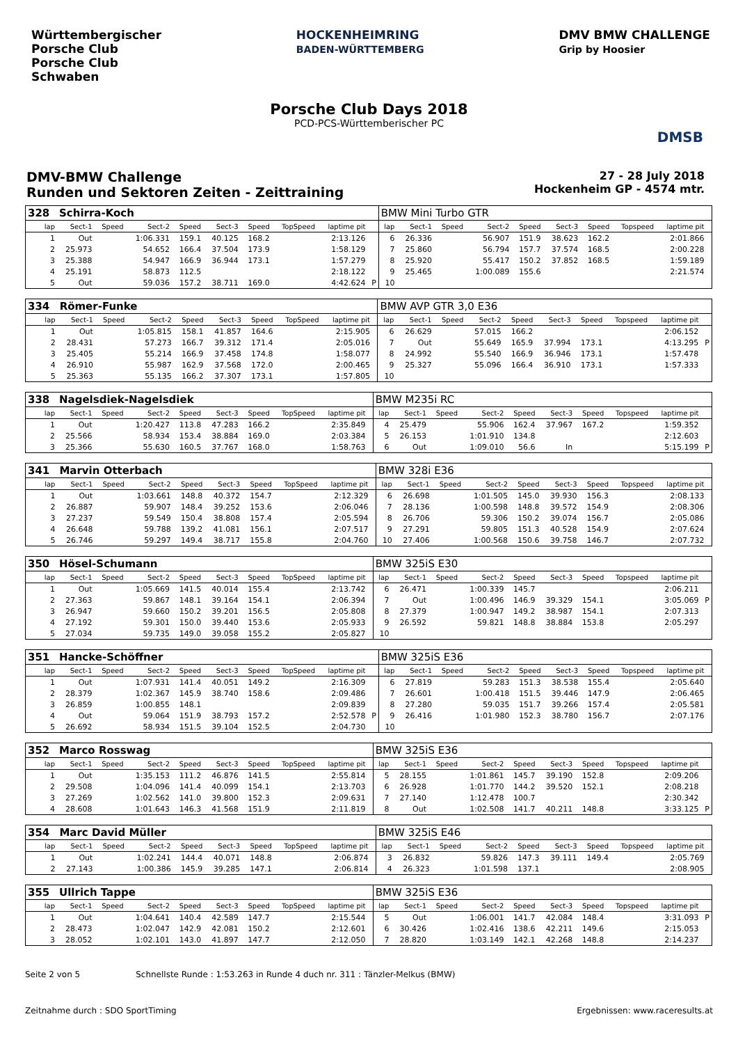Württembergischer
Porsche Club
Porsche Club
Schwaben
HOCKENHEIMRING
BADEN-WÜRTTEMBERG
DMV BMW CHALLENGE
Grip by Hoosier
Porsche Club Days 2018
PCD-PCS-Württemberischer PC
DMSB
DMV-BMW Challenge
Runden und Sektoren Zeiten - Zeittraining
27 - 28 July 2018
Hockenheim GP - 4574 mtr.
| 328 | Schirra-Koch | | | | | | | | | BMW Mini Turbo GTR | | | | | | | | | |
| lap | Sect-1 | Speed | Sect-2 | Speed | Sect-3 | Speed | TopSpeed | laptime pit | | lap | Sect-1 | Speed | Sect-2 | Speed | Sect-3 | Speed | Topspeed | laptime pit | |
| 1 | Out | | 1:06.331 | 159.1 | 40.125 | 168.2 | | 2:13.126 | | 6 | 26.336 | | 56.907 | 151.9 | 38.623 | 162.2 | | 2:01.866 | |
| 2 | 25.973 | | 54.652 | 166.4 | 37.504 | 173.9 | | 1:58.129 | | 7 | 25.860 | | 56.794 | 157.7 | 37.574 | 168.5 | | 2:00.228 | |
| 3 | 25.388 | | 54.947 | 166.9 | 36.944 | 173.1 | | 1:57.279 | | 8 | 25.920 | | 55.417 | 150.2 | 37.852 | 168.5 | | 1:59.189 | |
| 4 | 25.191 | | 58.873 | 112.5 | | | | 2:18.122 | | 9 | 25.465 | | 1:00.089 | 155.6 | | | | 2:21.574 | |
| 5 | Out | | 59.036 | 157.2 | 38.711 | 169.0 | | 4:42.624 | P | 10 | | | | | | | | | |
| 334 | Römer-Funke | | | | | | | | | BMW AVP GTR 3,0 E36 | | | | | | | | | |
| lap | Sect-1 | Speed | Sect-2 | Speed | Sect-3 | Speed | TopSpeed | laptime pit | | lap | Sect-1 | Speed | Sect-2 | Speed | Sect-3 | Speed | Topspeed | laptime pit | |
| 1 | Out | | 1:05.815 | 158.1 | 41.857 | 164.6 | | 2:15.905 | | 6 | 26.629 | | 57.015 | 166.2 | | | | 2:06.152 | |
| 2 | 28.431 | | 57.273 | 166.7 | 39.312 | 171.4 | | 2:05.016 | | 7 | Out | | 55.649 | 165.9 | 37.994 | 173.1 | | 4:13.295 | P |
| 3 | 25.405 | | 55.214 | 166.9 | 37.458 | 174.8 | | 1:58.077 | | 8 | 24.992 | | 55.540 | 166.9 | 36.946 | 173.1 | | 1:57.478 | |
| 4 | 26.910 | | 55.987 | 162.9 | 37.568 | 172.0 | | 2:00.465 | | 9 | 25.327 | | 55.096 | 166.4 | 36.910 | 173.1 | | 1:57.333 | |
| 5 | 25.363 | | 55.135 | 166.2 | 37.307 | 173.1 | | 1:57.805 | | 10 | | | | | | | | | |
| 338 | Nagelsdiek-Nagelsdiek | | | | | | | | | BMW M235i RC | | | | | | | | | |
| lap | Sect-1 | Speed | Sect-2 | Speed | Sect-3 | Speed | TopSpeed | laptime pit | | lap | Sect-1 | Speed | Sect-2 | Speed | Sect-3 | Speed | Topspeed | laptime pit | |
| 1 | Out | | 1:20.427 | 113.8 | 47.283 | 166.2 | | 2:35.849 | | 4 | 25.479 | | 55.906 | 162.4 | 37.967 | 167.2 | | 1:59.352 | |
| 2 | 25.566 | | 58.934 | 153.4 | 38.884 | 169.0 | | 2:03.384 | | 5 | 26.153 | | 1:01.910 | 134.8 | | | | 2:12.603 | |
| 3 | 25.366 | | 55.630 | 160.5 | 37.767 | 168.0 | | 1:58.763 | | 6 | Out | | 1:09.010 | 56.6 | In | | | 5:15.199 | P |
| 341 | Marvin Otterbach | | | | | | | | | BMW 328i E36 | | | | | | | | | |
| lap | Sect-1 | Speed | Sect-2 | Speed | Sect-3 | Speed | TopSpeed | laptime pit | | lap | Sect-1 | Speed | Sect-2 | Speed | Sect-3 | Speed | Topspeed | laptime pit | |
| 1 | Out | | 1:03.661 | 148.8 | 40.372 | 154.7 | | 2:12.329 | | 6 | 26.698 | | 1:01.505 | 145.0 | 39.930 | 156.3 | | 2:08.133 | |
| 2 | 26.887 | | 59.907 | 148.4 | 39.252 | 153.6 | | 2:06.046 | | 7 | 28.136 | | 1:00.598 | 148.8 | 39.572 | 154.9 | | 2:08.306 | |
| 3 | 27.237 | | 59.549 | 150.4 | 38.808 | 157.4 | | 2:05.594 | | 8 | 26.706 | | 59.306 | 150.2 | 39.074 | 156.7 | | 2:05.086 | |
| 4 | 26.648 | | 59.788 | 139.2 | 41.081 | 156.1 | | 2:07.517 | | 9 | 27.291 | | 59.805 | 151.3 | 40.528 | 154.9 | | 2:07.624 | |
| 5 | 26.746 | | 59.297 | 149.4 | 38.717 | 155.8 | | 2:04.760 | | 10 | 27.406 | | 1:00.568 | 150.6 | 39.758 | 146.7 | | 2:07.732 | |
| 350 | Hösel-Schumann | | | | | | | | | BMW 325iS E30 | | | | | | | | | |
| lap | Sect-1 | Speed | Sect-2 | Speed | Sect-3 | Speed | TopSpeed | laptime pit | | lap | Sect-1 | Speed | Sect-2 | Speed | Sect-3 | Speed | Topspeed | laptime pit | |
| 1 | Out | | 1:05.669 | 141.5 | 40.014 | 155.4 | | 2:13.742 | | 6 | 26.471 | | 1:00.339 | 145.7 | | | | 2:06.211 | |
| 2 | 27.363 | | 59.867 | 148.1 | 39.164 | 154.1 | | 2:06.394 | | 7 | Out | | 1:00.496 | 146.9 | 39.329 | 154.1 | | 3:05.069 | P |
| 3 | 26.947 | | 59.660 | 150.2 | 39.201 | 156.5 | | 2:05.808 | | 8 | 27.379 | | 1:00.947 | 149.2 | 38.987 | 154.1 | | 2:07.313 | |
| 4 | 27.192 | | 59.301 | 150.0 | 39.440 | 153.6 | | 2:05.933 | | 9 | 26.592 | | 59.821 | 148.8 | 38.884 | 153.8 | | 2:05.297 | |
| 5 | 27.034 | | 59.735 | 149.0 | 39.058 | 155.2 | | 2:05.827 | | 10 | | | | | | | | | |
| 351 | Hancke-Schöffner | | | | | | | | | BMW 325iS E36 | | | | | | | | | |
| lap | Sect-1 | Speed | Sect-2 | Speed | Sect-3 | Speed | TopSpeed | laptime pit | | lap | Sect-1 | Speed | Sect-2 | Speed | Sect-3 | Speed | Topspeed | laptime pit | |
| 1 | Out | | 1:07.931 | 141.4 | 40.051 | 149.2 | | 2:16.309 | | 6 | 27.819 | | 59.283 | 151.3 | 38.538 | 155.4 | | 2:05.640 | |
| 2 | 28.379 | | 1:02.367 | 145.9 | 38.740 | 158.6 | | 2:09.486 | | 7 | 26.601 | | 1:00.418 | 151.5 | 39.446 | 147.9 | | 2:06.465 | |
| 3 | 26.859 | | 1:00.855 | 148.1 | | | | 2:09.839 | | 8 | 27.280 | | 59.035 | 151.7 | 39.266 | 157.4 | | 2:05.581 | |
| 4 | Out | | 59.064 | 151.9 | 38.793 | 157.2 | | 2:52.578 | P | 9 | 26.416 | | 1:01.980 | 152.3 | 38.780 | 156.7 | | 2:07.176 | |
| 5 | 26.692 | | 58.934 | 151.5 | 39.104 | 152.5 | | 2:04.730 | | 10 | | | | | | | | | |
| 352 | Marco Rosswag | | | | | | | | | BMW 325iS E36 | | | | | | | | | |
| lap | Sect-1 | Speed | Sect-2 | Speed | Sect-3 | Speed | TopSpeed | laptime pit | | lap | Sect-1 | Speed | Sect-2 | Speed | Sect-3 | Speed | Topspeed | laptime pit | |
| 1 | Out | | 1:35.153 | 111.2 | 46.876 | 141.5 | | 2:55.814 | | 5 | 28.155 | | 1:01.861 | 145.7 | 39.190 | 152.8 | | 2:09.206 | |
| 2 | 29.508 | | 1:04.096 | 141.4 | 40.099 | 154.1 | | 2:13.703 | | 6 | 26.928 | | 1:01.770 | 144.2 | 39.520 | 152.1 | | 2:08.218 | |
| 3 | 27.269 | | 1:02.562 | 141.0 | 39.800 | 152.3 | | 2:09.631 | | 7 | 27.140 | | 1:12.478 | 100.7 | | | | 2:30.342 | |
| 4 | 28.608 | | 1:01.643 | 146.3 | 41.568 | 151.9 | | 2:11.819 | | 8 | Out | | 1:02.508 | 141.7 | 40.211 | 148.8 | | 3:33.125 | P |
| 354 | Marc David Müller | | | | | | | | | BMW 325iS E46 | | | | | | | | | |
| lap | Sect-1 | Speed | Sect-2 | Speed | Sect-3 | Speed | TopSpeed | laptime pit | | lap | Sect-1 | Speed | Sect-2 | Speed | Sect-3 | Speed | Topspeed | laptime pit | |
| 1 | Out | | 1:02.241 | 144.4 | 40.071 | 148.8 | | 2:06.874 | | 3 | 26.832 | | 59.826 | 147.3 | 39.111 | 149.4 | | 2:05.769 | |
| 2 | 27.143 | | 1:00.386 | 145.9 | 39.285 | 147.1 | | 2:06.814 | | 4 | 26.323 | | 1:01.598 | 137.1 | | | | 2:08.905 | |
| 355 | Ullrich Tappe | | | | | | | | | BMW 325iS E36 | | | | | | | | | |
| lap | Sect-1 | Speed | Sect-2 | Speed | Sect-3 | Speed | TopSpeed | laptime pit | | lap | Sect-1 | Speed | Sect-2 | Speed | Sect-3 | Speed | Topspeed | laptime pit | |
| 1 | Out | | 1:04.641 | 140.4 | 42.589 | 147.7 | | 2:15.544 | | 5 | Out | | 1:06.001 | 141.7 | 42.084 | 148.4 | | 3:31.093 | P |
| 2 | 28.473 | | 1:02.047 | 142.9 | 42.081 | 150.2 | | 2:12.601 | | 6 | 30.426 | | 1:02.416 | 138.6 | 42.211 | 149.6 | | 2:15.053 | |
| 3 | 28.052 | | 1:02.101 | 143.0 | 41.897 | 147.7 | | 2:12.050 | | 7 | 28.820 | | 1:03.149 | 142.1 | 42.268 | 148.8 | | 2:14.237 | |
Seite 2 von 5 Schnellste Runde : 1:53.263 in Runde 4 duch nr. 311 : Tänzler-Melkus (BMW)
Zeitnahme durch : SDO SportTiming Ergebnissen: www.raceresults.at